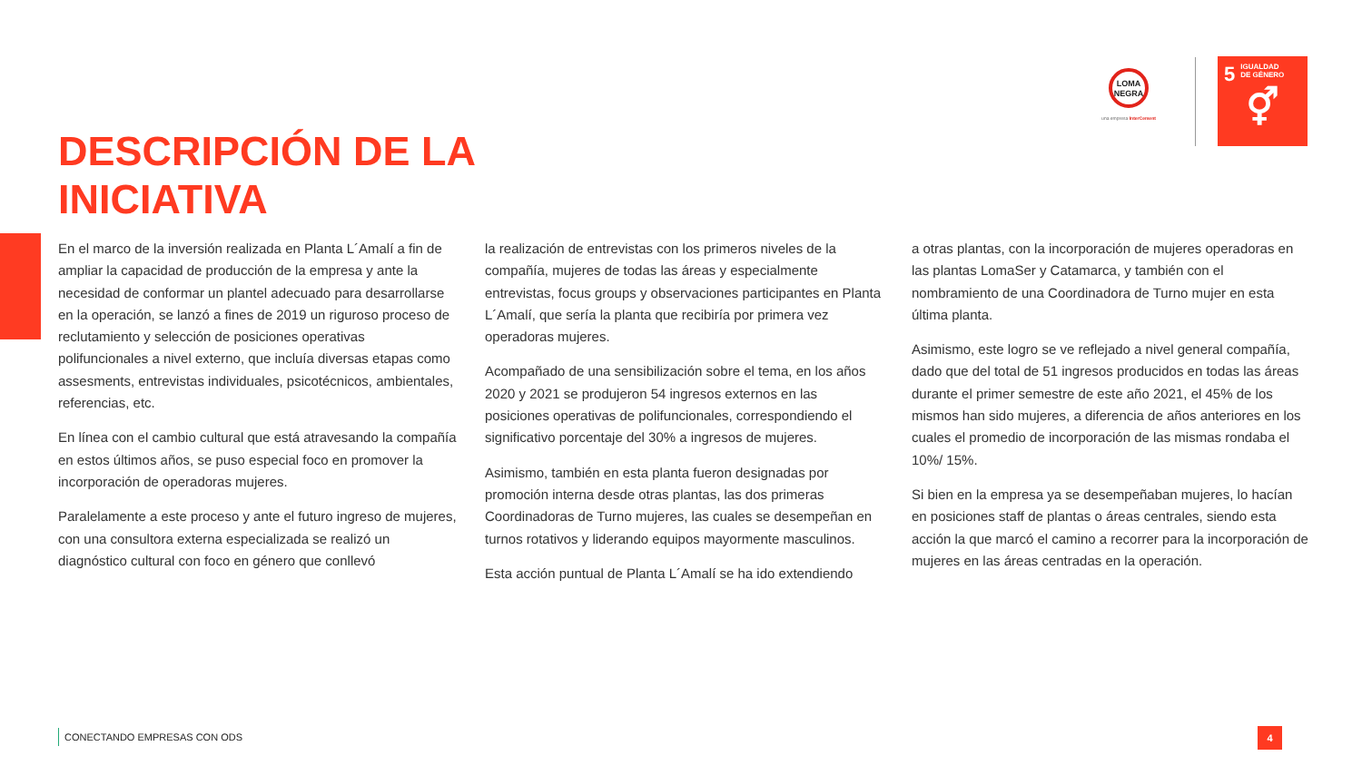LOMA
NEGRA
una empresa InterCement
5 IGUALDAD
DE GÉNERO
⚥
DESCRIPCIÓN DE LA
INICIATIVA
En el marco de la inversión realizada en Planta L´Amalí a fin de ampliar la capacidad de producción de la empresa y ante la necesidad de conformar un plantel adecuado para desarrollarse en la operación, se lanzó a fines de 2019 un riguroso proceso de reclutamiento y selección de posiciones operativas polifuncionales a nivel externo, que incluía diversas etapas como assesments, entrevistas individuales, psicotécnicos, ambientales, referencias, etc.
En línea con el cambio cultural que está atravesando la compañía en estos últimos años, se puso especial foco en promover la incorporación de operadoras mujeres.
Paralelamente a este proceso y ante el futuro ingreso de mujeres, con una consultora externa especializada se realizó un diagnóstico cultural con foco en género que conllevó
la realización de entrevistas con los primeros niveles de la compañía, mujeres de todas las áreas y especialmente entrevistas, focus groups y observaciones participantes en Planta L´Amalí, que sería la planta que recibiría por primera vez operadoras mujeres.
Acompañado de una sensibilización sobre el tema, en los años 2020 y 2021 se produjeron 54 ingresos externos en las posiciones operativas de polifuncionales, correspondiendo el significativo porcentaje del 30% a ingresos de mujeres.
Asimismo, también en esta planta fueron designadas por promoción interna desde otras plantas, las dos primeras Coordinadoras de Turno mujeres, las cuales se desempeñan en turnos rotativos y liderando equipos mayormente masculinos.
Esta acción puntual de Planta L´Amalí se ha ido extendiendo
a otras plantas, con la incorporación de mujeres operadoras en las plantas LomaSer y Catamarca, y también con el nombramiento de una Coordinadora de Turno mujer en esta última planta.
Asimismo, este logro se ve reflejado a nivel general compañía, dado que del total de 51 ingresos producidos en todas las áreas durante el primer semestre de este año 2021, el 45% de los mismos han sido mujeres, a diferencia de años anteriores en los cuales el promedio de incorporación de las mismas rondaba el 10%/ 15%.
Si bien en la empresa ya se desempeñaban mujeres, lo hacían en posiciones staff de plantas o áreas centrales, siendo esta acción la que marcó el camino a recorrer para la incorporación de mujeres en las áreas centradas en la operación.
CONECTANDO EMPRESAS CON ODS 4